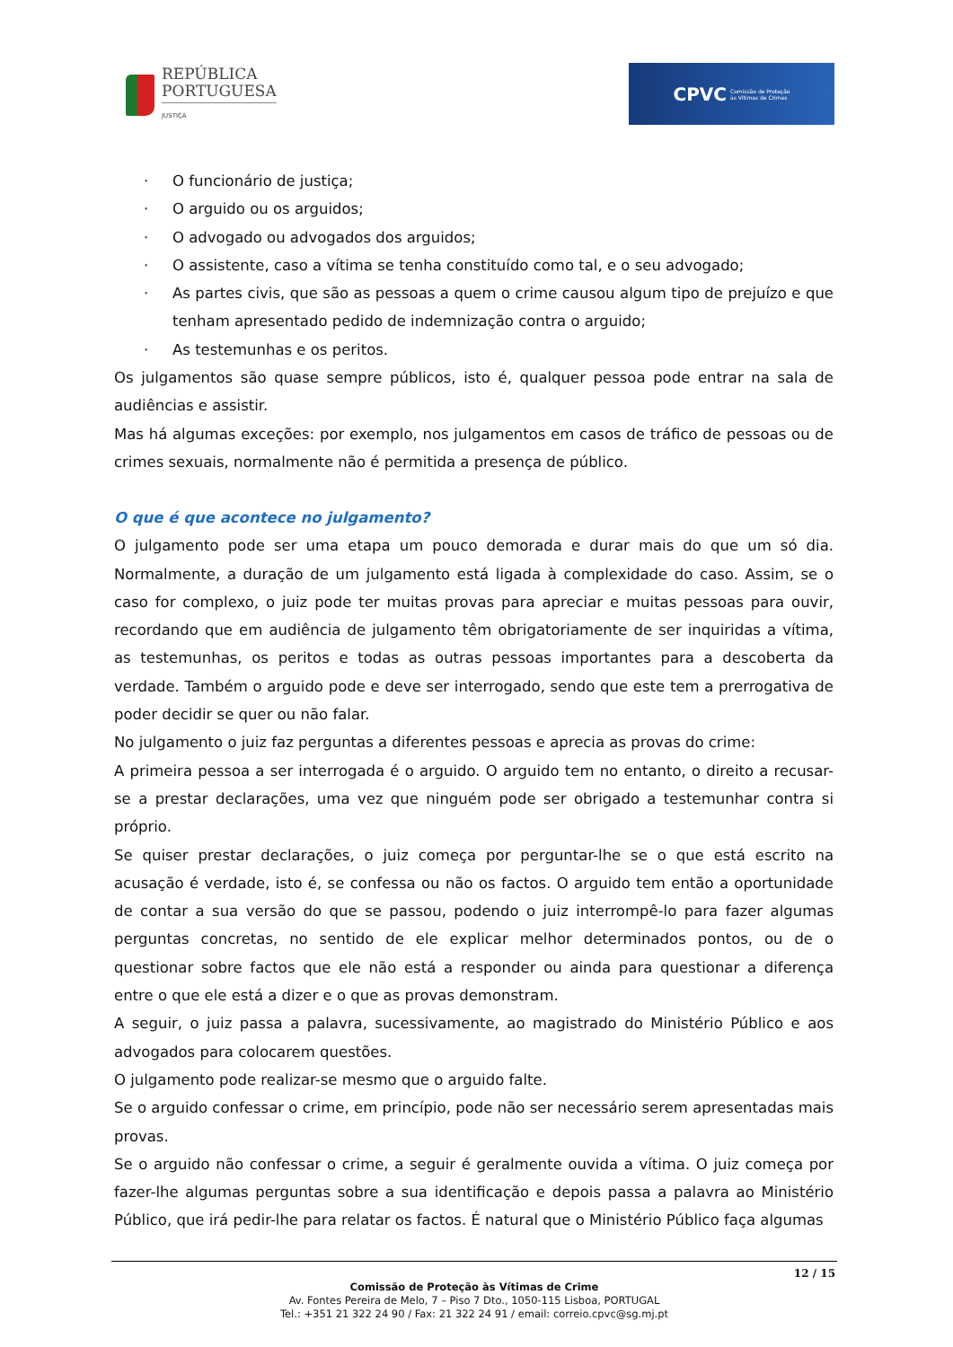REPÚBLICA
PORTUGUESA
JUSTIÇA
CPVC
Comissão de Proteção
às Vítimas de Crimes
· O funcionário de justiça;
· O arguido ou os arguidos;
· O advogado ou advogados dos arguidos;
· O assistente, caso a vítima se tenha constituído como tal, e o seu advogado;
· As partes civis, que são as pessoas a quem o crime causou algum tipo de prejuízo e que tenham apresentado pedido de indemnização contra o arguido;
· As testemunhas e os peritos.
Os julgamentos são quase sempre públicos, isto é, qualquer pessoa pode entrar na sala de audiências e assistir.
Mas há algumas exceções: por exemplo, nos julgamentos em casos de tráfico de pessoas ou de crimes sexuais, normalmente não é permitida a presença de público.
O que é que acontece no julgamento?
O julgamento pode ser uma etapa um pouco demorada e durar mais do que um só dia. Normalmente, a duração de um julgamento está ligada à complexidade do caso. Assim, se o caso for complexo, o juiz pode ter muitas provas para apreciar e muitas pessoas para ouvir, recordando que em audiência de julgamento têm obrigatoriamente de ser inquiridas a vítima, as testemunhas, os peritos e todas as outras pessoas importantes para a descoberta da verdade. Também o arguido pode e deve ser interrogado, sendo que este tem a prerrogativa de poder decidir se quer ou não falar.
No julgamento o juiz faz perguntas a diferentes pessoas e aprecia as provas do crime:
A primeira pessoa a ser interrogada é o arguido. O arguido tem no entanto, o direito a recusar-se a prestar declarações, uma vez que ninguém pode ser obrigado a testemunhar contra si próprio.
Se quiser prestar declarações, o juiz começa por perguntar-lhe se o que está escrito na acusação é verdade, isto é, se confessa ou não os factos. O arguido tem então a oportunidade de contar a sua versão do que se passou, podendo o juiz interrompê-lo para fazer algumas perguntas concretas, no sentido de ele explicar melhor determinados pontos, ou de o questionar sobre factos que ele não está a responder ou ainda para questionar a diferença entre o que ele está a dizer e o que as provas demonstram.
A seguir, o juiz passa a palavra, sucessivamente, ao magistrado do Ministério Público e aos advogados para colocarem questões.
O julgamento pode realizar-se mesmo que o arguido falte.
Se o arguido confessar o crime, em princípio, pode não ser necessário serem apresentadas mais provas.
Se o arguido não confessar o crime, a seguir é geralmente ouvida a vítima. O juiz começa por fazer-lhe algumas perguntas sobre a sua identificação e depois passa a palavra ao Ministério Público, que irá pedir-lhe para relatar os factos. É natural que o Ministério Público faça algumas
12 / 15
Comissão de Proteção às Vítimas de Crime
Av. Fontes Pereira de Melo, 7 – Piso 7 Dto., 1050-115 Lisboa, PORTUGAL
Tel.: +351 21 322 24 90 / Fax: 21 322 24 91 / email: correio.cpvc@sg.mj.pt